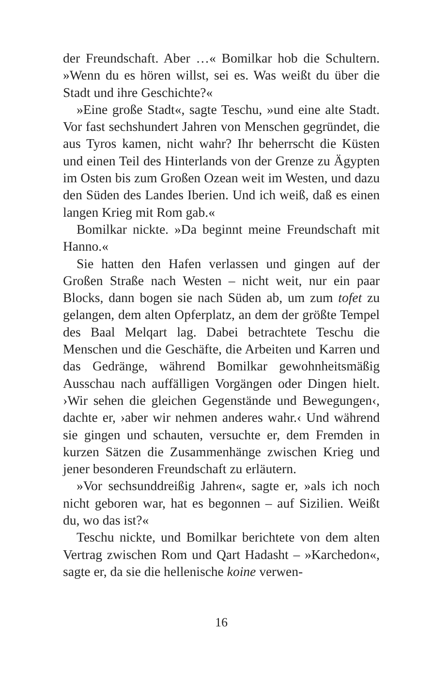der Freundschaft. Aber …« Bomilkar hob die Schultern. »Wenn du es hören willst, sei es. Was weißt du über die Stadt und ihre Geschichte?«
»Eine große Stadt«, sagte Teschu, »und eine alte Stadt. Vor fast sechshundert Jahren von Menschen gegründet, die aus Tyros kamen, nicht wahr? Ihr beherrscht die Küsten und einen Teil des Hinterlands von der Grenze zu Ägypten im Osten bis zum Großen Ozean weit im Westen, und dazu den Süden des Landes Iberien. Und ich weiß, daß es einen langen Krieg mit Rom gab.«
Bomilkar nickte. »Da beginnt meine Freundschaft mit Hanno.«
Sie hatten den Hafen verlassen und gingen auf der Großen Straße nach Westen – nicht weit, nur ein paar Blocks, dann bogen sie nach Süden ab, um zum tofet zu gelangen, dem alten Opferplatz, an dem der größte Tempel des Baal Melqart lag. Dabei betrachtete Teschu die Menschen und die Geschäfte, die Arbeiten und Karren und das Gedränge, während Bomilkar gewohnheitsmäßig Ausschau nach auffälligen Vorgängen oder Dingen hielt. ›Wir sehen die gleichen Gegenstände und Bewegungen‹, dachte er, ›aber wir nehmen anderes wahr.‹ Und während sie gingen und schauten, versuchte er, dem Fremden in kurzen Sätzen die Zusammenhänge zwischen Krieg und jener besonderen Freundschaft zu erläutern.
»Vor sechsunddreißig Jahren«, sagte er, »als ich noch nicht geboren war, hat es begonnen – auf Sizilien. Weißt du, wo das ist?«
Teschu nickte, und Bomilkar berichtete von dem alten Vertrag zwischen Rom und Qart Hadasht – »Karchedon«, sagte er, da sie die hellenische koine verwen-
16